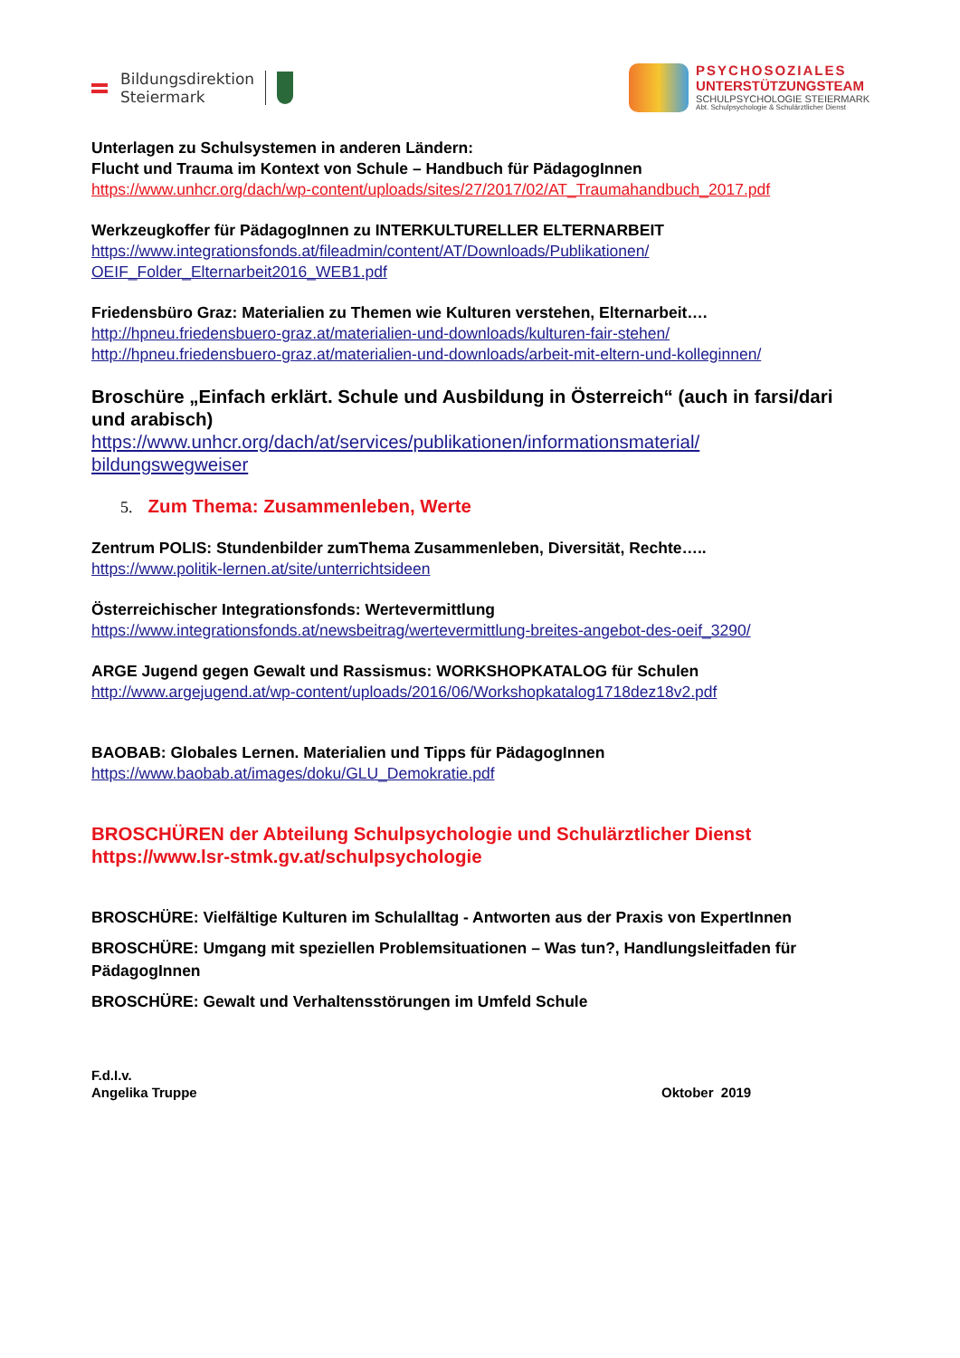Bildungsdirektion
Steiermark
PSYCHOSOZIALES
UNTERSTÜTZUNGSTEAM
SCHULPSYCHOLOGIE STEIERMARK
Abt. Schulpsychologie & Schulärztlicher Dienst
Unterlagen zu Schulsystemen in anderen Ländern:
Flucht und Trauma im Kontext von Schule – Handbuch für PädagogInnen
https://www.unhcr.org/dach/wp-content/uploads/sites/27/2017/02/AT_Traumahandbuch_2017.pdf
Werkzeugkoffer für PädagogInnen zu INTERKULTURELLER ELTERNARBEIT
https://www.integrationsfonds.at/fileadmin/content/AT/Downloads/Publikationen/
OEIF_Folder_Elternarbeit2016_WEB1.pdf
Friedensbüro Graz: Materialien zu Themen wie Kulturen verstehen, Elternarbeit….
http://hpneu.friedensbuero-graz.at/materialien-und-downloads/kulturen-fair-stehen/
http://hpneu.friedensbuero-graz.at/materialien-und-downloads/arbeit-mit-eltern-und-kolleginnen/
Broschüre „Einfach erklärt. Schule und Ausbildung in Österreich“ (auch in farsi/dari und arabisch)
https://www.unhcr.org/dach/at/services/publikationen/informationsmaterial/
bildungswegweiser
5. Zum Thema: Zusammenleben, Werte
Zentrum POLIS: Stundenbilder zumThema Zusammenleben, Diversität, Rechte…..
https://www.politik-lernen.at/site/unterrichtsideen
Österreichischer Integrationsfonds: Wertevermittlung
https://www.integrationsfonds.at/newsbeitrag/wertevermittlung-breites-angebot-des-oeif_3290/
ARGE Jugend gegen Gewalt und Rassismus: WORKSHOPKATALOG für Schulen
http://www.argejugend.at/wp-content/uploads/2016/06/Workshopkatalog1718dez18v2.pdf
BAOBAB: Globales Lernen. Materialien und Tipps für PädagogInnen
https://www.baobab.at/images/doku/GLU_Demokratie.pdf
BROSCHÜREN der Abteilung Schulpsychologie und Schulärztlicher Dienst
https://www.lsr-stmk.gv.at/schulpsychologie
BROSCHÜRE: Vielfältige Kulturen im Schulalltag - Antworten aus der Praxis von ExpertInnen
BROSCHÜRE: Umgang mit speziellen Problemsituationen – Was tun?, Handlungsleitfaden für PädagogInnen
BROSCHÜRE: Gewalt und Verhaltensstörungen im Umfeld Schule
F.d.I.v.
Angelika Truppe Oktober 2019